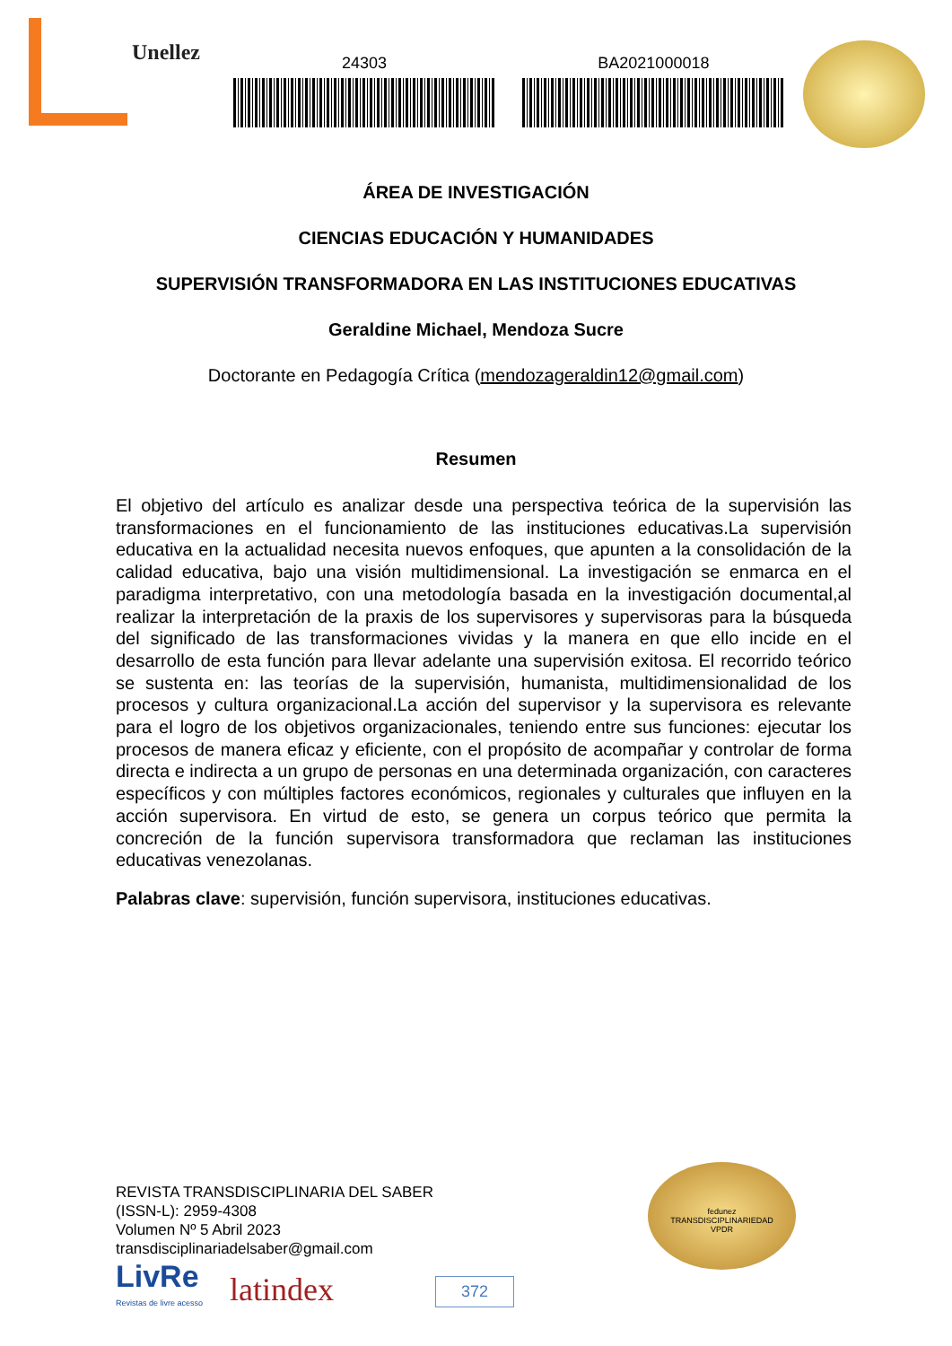Unellez
24303 BA2021000018
ÁREA DE INVESTIGACIÓN
CIENCIAS EDUCACIÓN Y HUMANIDADES
SUPERVISIÓN TRANSFORMADORA EN LAS INSTITUCIONES EDUCATIVAS
Geraldine Michael, Mendoza Sucre
Doctorante en Pedagogía Crítica (mendozageraldin12@gmail.com)
Resumen
El objetivo del artículo es analizar desde una perspectiva teórica de la supervisión las transformaciones en el funcionamiento de las instituciones educativas.La supervisión educativa en la actualidad necesita nuevos enfoques, que apunten a la consolidación de la calidad educativa, bajo una visión multidimensional. La investigación se enmarca en el paradigma interpretativo, con una metodología basada en la investigación documental,al realizar la interpretación de la praxis de los supervisores y supervisoras para la búsqueda del significado de las transformaciones vividas y la manera en que ello incide en el desarrollo de esta función para llevar adelante una supervisión exitosa. El recorrido teórico se sustenta en: las teorías de la supervisión, humanista, multidimensionalidad de los procesos y cultura organizacional.La acción del supervisor y la supervisora es relevante para el logro de los objetivos organizacionales, teniendo entre sus funciones: ejecutar los procesos de manera eficaz y eficiente, con el propósito de acompañar y controlar de forma directa e indirecta a un grupo de personas en una determinada organización, con caracteres específicos y con múltiples factores económicos, regionales y culturales que influyen en la acción supervisora. En virtud de esto, se genera un corpus teórico que permita la concreción de la función supervisora transformadora que reclaman las instituciones educativas venezolanas.
Palabras clave: supervisión, función supervisora, instituciones educativas.
REVISTA TRANSDISCIPLINARIA DEL SABER
(ISSN-L): 2959-4308
Volumen Nº 5 Abril 2023
transdisciplinariadelsaber@gmail.com
LivRe
Revistas de livre acesso latindex
fedunez
TRANSDISCIPLINARIEDAD
VPDR
372